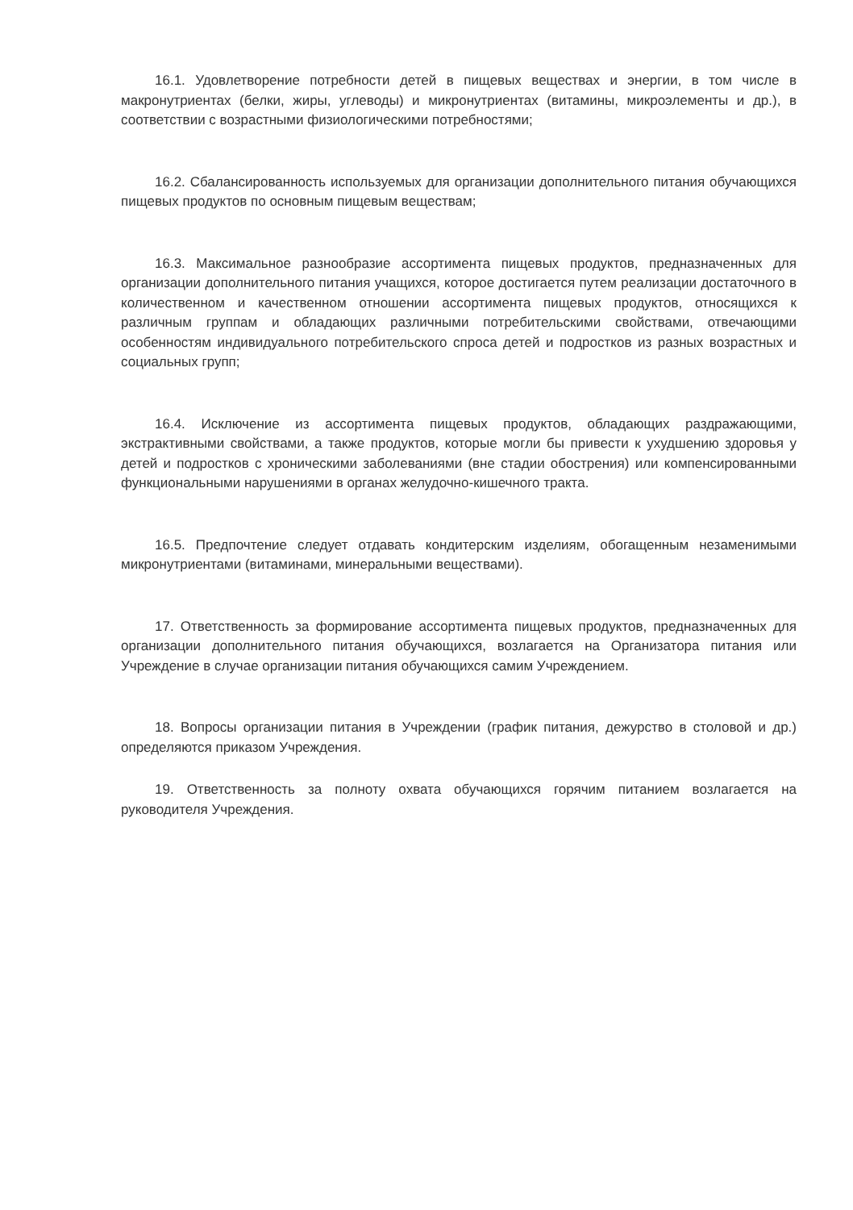16.1. Удовлетворение потребности детей в пищевых веществах и энергии, в том числе в макронутриентах (белки, жиры, углеводы) и микронутриентах (витамины, микроэлементы и др.), в соответствии с возрастными физиологическими потребностями;
16.2. Сбалансированность используемых для организации дополнительного питания обучающихся пищевых продуктов по основным пищевым веществам;
16.3. Максимальное разнообразие ассортимента пищевых продуктов, предназначенных для организации дополнительного питания учащихся, которое достигается путем реализации достаточного в количественном и качественном отношении ассортимента пищевых продуктов, относящихся к различным группам и обладающих различными потребительскими свойствами, отвечающими особенностям индивидуального потребительского спроса детей и подростков из разных возрастных и социальных групп;
16.4. Исключение из ассортимента пищевых продуктов, обладающих раздражающими, экстрактивными свойствами, а также продуктов, которые могли бы привести к ухудшению здоровья у детей и подростков с хроническими заболеваниями (вне стадии обострения) или компенсированными функциональными нарушениями в органах желудочно-кишечного тракта.
16.5. Предпочтение следует отдавать кондитерским изделиям, обогащенным незаменимыми микронутриентами (витаминами, минеральными веществами).
17. Ответственность за формирование ассортимента пищевых продуктов, предназначенных для организации дополнительного питания обучающихся, возлагается на Организатора питания или Учреждение в случае организации питания обучающихся самим Учреждением.
18. Вопросы организации питания в Учреждении (график питания, дежурство в столовой и др.) определяются приказом Учреждения.
19. Ответственность за полноту охвата обучающихся горячим питанием возлагается на руководителя Учреждения.